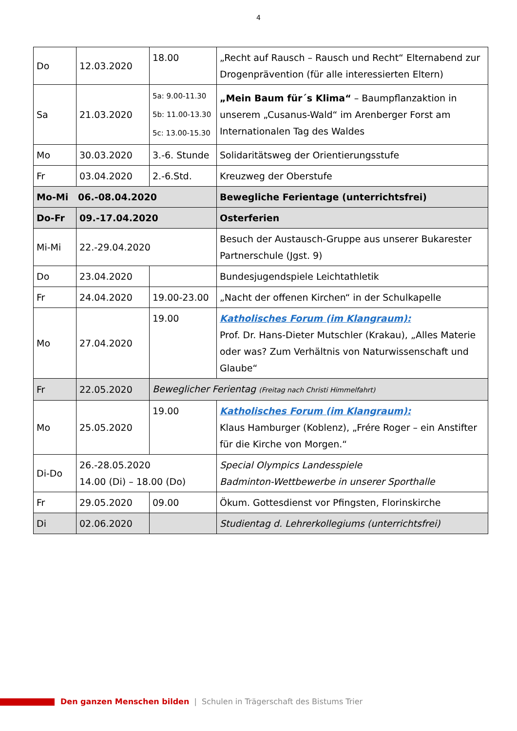4
| Do | 12.03.2020 | 18.00 | „Recht auf Rausch – Rausch und Recht“ Elternabend zur Drogenprävention (für alle interessierten Eltern) |
| Sa | 21.03.2020 | 5a: 9.00-11.30 5b: 11.00-13.30 5c: 13.00-15.30 | „Mein Baum für´s Klima“ – Baumpflanzaktion in unserem „Cusanus-Wald“ im Arenberger Forst am Internationalen Tag des Waldes |
| Mo | 30.03.2020 | 3.-6. Stunde | Solidaritätsweg der Orientierungsstufe |
| Fr | 03.04.2020 | 2.-6.Std. | Kreuzweg der Oberstufe |
| Mo-Mi 06.-08.04.2020 | | | Bewegliche Ferientage (unterrichtsfrei) |
| Do-Fr | 09.-17.04.2020 | | Osterferien |
| Mi-Mi | 22.-29.04.2020 | | Besuch der Austausch-Gruppe aus unserer Bukarester Partnerschule (Jgst. 9) |
| Do | 23.04.2020 | | Bundesjugendspiele Leichtathletik |
| Fr | 24.04.2020 | 19.00-23.00 | „Nacht der offenen Kirchen“ in der Schulkapelle |
| Mo | 27.04.2020 | 19.00 | Katholisches Forum (im Klangraum): Prof. Dr. Hans-Dieter Mutschler (Krakau), „Alles Materie oder was? Zum Verhältnis von Naturwissenschaft und Glaube“ |
| Fr | 22.05.2020 | Beweglicher Ferientag (Freitag nach Christi Himmelfahrt) | |
| Mo | 25.05.2020 | 19.00 | Katholisches Forum (im Klangraum): Klaus Hamburger (Koblenz), „Frére Roger – ein Anstifter für die Kirche von Morgen.“ |
| Di-Do | 26.-28.05.2020 14.00 (Di) – 18.00 (Do) | | Special Olympics Landesspiele Badminton-Wettbewerbe in unserer Sporthalle |
| Fr | 29.05.2020 | 09.00 | Ökum. Gottesdienst vor Pfingsten, Florinskirche |
| Di | 02.06.2020 | | Studientag d. Lehrerkollegiums (unterrichtsfrei) |
Den ganzen Menschen bilden | Schulen in Trägerschaft des Bistums Trier